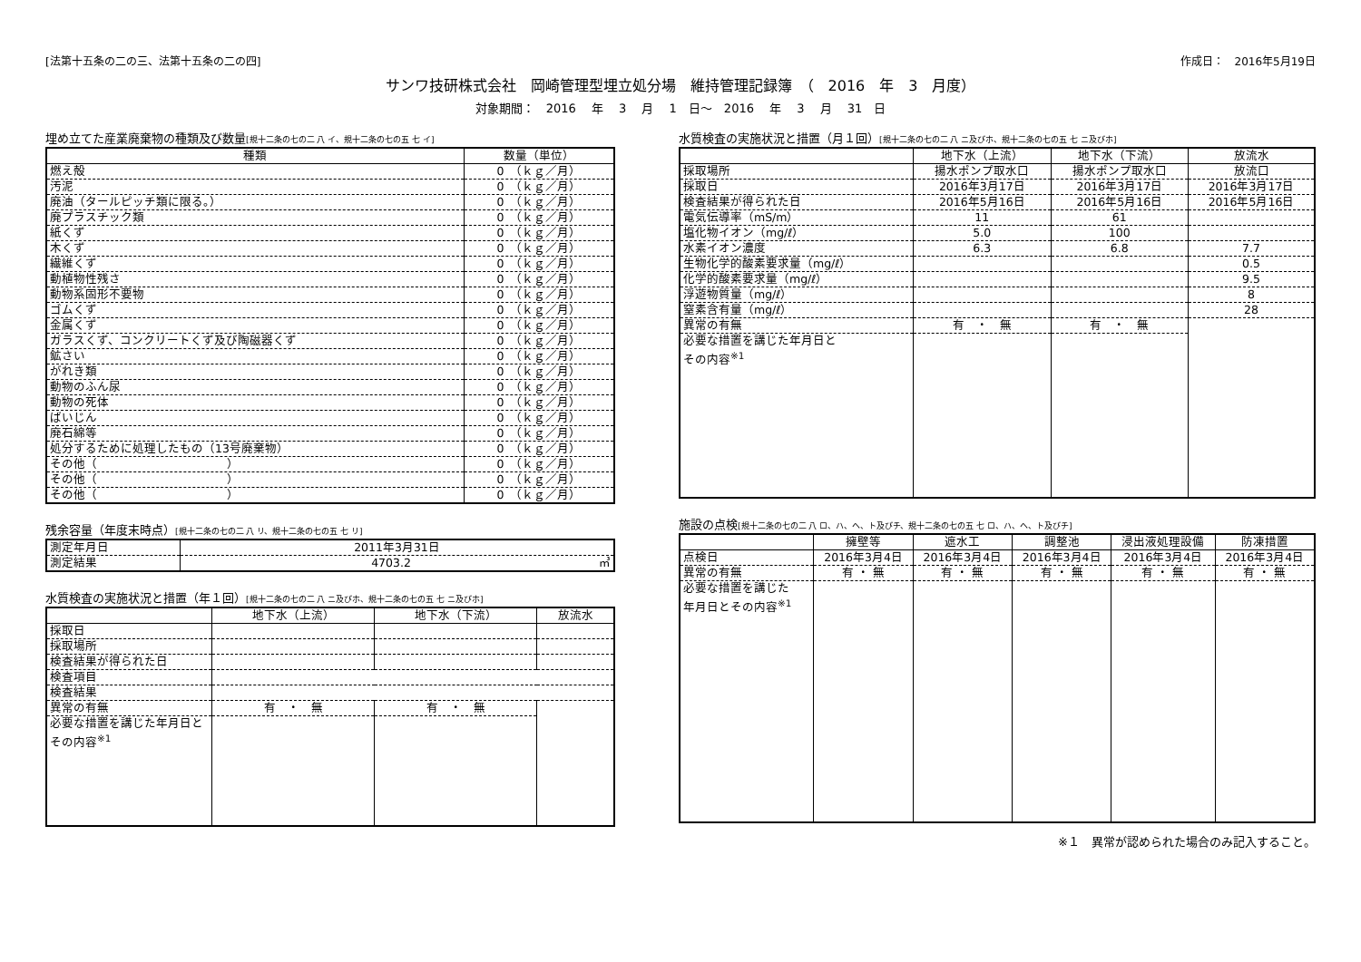[法第十五条の二の三、法第十五条の二の四] 作成日：　2016年5月19日
サンワ技研株式会社　岡崎管理型埋立処分場　維持管理記録簿　（　2016　年　3　月度）
対象期間：　2016　 年　 3　 月　 1　日～　2016　 年　 3　 月　 31　日
埋め立てた産業廃棄物の種類及び数量[規十二条の七の二 八 イ、規十二条の七の五 七 イ]
| 種類 | 数量（単位） |
| --- | --- |
| 燃え殻 | 0 （ｋｇ／月） |
| 汚泥 | 0 （ｋｇ／月） |
| 廃油（タールピッチ類に限る。） | 0 （ｋｇ／月） |
| 廃プラスチック類 | 0 （ｋｇ／月） |
| 紙くず | 0 （ｋｇ／月） |
| 木くず | 0 （ｋｇ／月） |
| 繊維くず | 0 （ｋｇ／月） |
| 動植物性残さ | 0 （ｋｇ／月） |
| 動物系固形不要物 | 0 （ｋｇ／月） |
| ゴムくず | 0 （ｋｇ／月） |
| 金属くず | 0 （ｋｇ／月） |
| ガラスくず、コンクリートくず及び陶磁器くず | 0 （ｋｇ／月） |
| 鉱さい | 0 （ｋｇ／月） |
| がれき類 | 0 （ｋｇ／月） |
| 動物のふん尿 | 0 （ｋｇ／月） |
| 動物の死体 | 0 （ｋｇ／月） |
| ばいじん | 0 （ｋｇ／月） |
| 廃石綿等 | 0 （ｋｇ／月） |
| 処分するために処理したもの（13号廃棄物） | 0 （ｋｇ／月） |
| その他（ ） | 0 （ｋｇ／月） |
| その他（ ） | 0 （ｋｇ／月） |
| その他（ ） | 0 （ｋｇ／月） |
残余容量（年度末時点）[規十二条の七の二 八 リ、規十二条の七の五 七 リ]
| 測定年月日 | 2011年3月31日 |
| 測定結果 | 4703.2 ㎥ |
水質検査の実施状況と措置（年１回）[規十二条の七の二 八 ニ及びホ、規十二条の七の五 七 ニ及びホ]
| | 地下水（上流） | 地下水（下流） | 放流水 |
| --- | --- | --- | --- |
| 採取日 | | | |
| 採取場所 | | | |
| 検査結果が得られた日 | | | |
| 検査項目 | | | |
| 検査結果 | | | |
| 異常の有無 | 有 ・ 無 | 有 ・ 無 | |
| 必要な措置を講じた年月日とその内容<sup>※1</sup> | | | |
水質検査の実施状況と措置（月１回）[規十二条の七の二 八 ニ及びホ、規十二条の七の五 七 ニ及びホ]
| | 地下水（上流） | 地下水（下流） | 放流水 |
| --- | --- | --- | --- |
| 採取場所 | 揚水ポンプ取水口 | 揚水ポンプ取水口 | 放流口 |
| 採取日 | 2016年3月17日 | 2016年3月17日 | 2016年3月17日 |
| 検査結果が得られた日 | 2016年5月16日 | 2016年5月16日 | 2016年5月16日 |
| 電気伝導率（mS/m） | 11 | 61 | |
| 塩化物イオン（mg/ℓ） | 5.0 | 100 | |
| 水素イオン濃度 | 6.3 | 6.8 | 7.7 |
| 生物化学的酸素要求量（mg/ℓ） | | | 0.5 |
| 化学的酸素要求量（mg/ℓ） | | | 9.5 |
| 浮遊物質量（mg/ℓ） | | | 8 |
| 窒素含有量（mg/ℓ） | | | 28 |
| 異常の有無 | 有 ・ 無 | 有 ・ 無 | |
| 必要な措置を講じた年月日と その内容<sup>※1</sup> | | | |
施設の点検[規十二条の七の二 八 ロ、ハ、ヘ、ト及びチ、規十二条の七の五 七 ロ、ハ、ヘ、ト及びチ]
| | 擁壁等 | 遮水工 | 調整池 | 浸出液処理設備 | 防凍措置 |
| --- | --- | --- | --- | --- | --- |
| 点検日 | 2016年3月4日 | 2016年3月4日 | 2016年3月4日 | 2016年3月4日 | 2016年3月4日 |
| 異常の有無 | 有 ・ 無 | 有 ・ 無 | 有 ・ 無 | 有 ・ 無 | 有 ・ 無 |
| 必要な措置を講じた 年月日とその内容<sup>※1</sup> | | | | | |
※１　異常が認められた場合のみ記入すること。